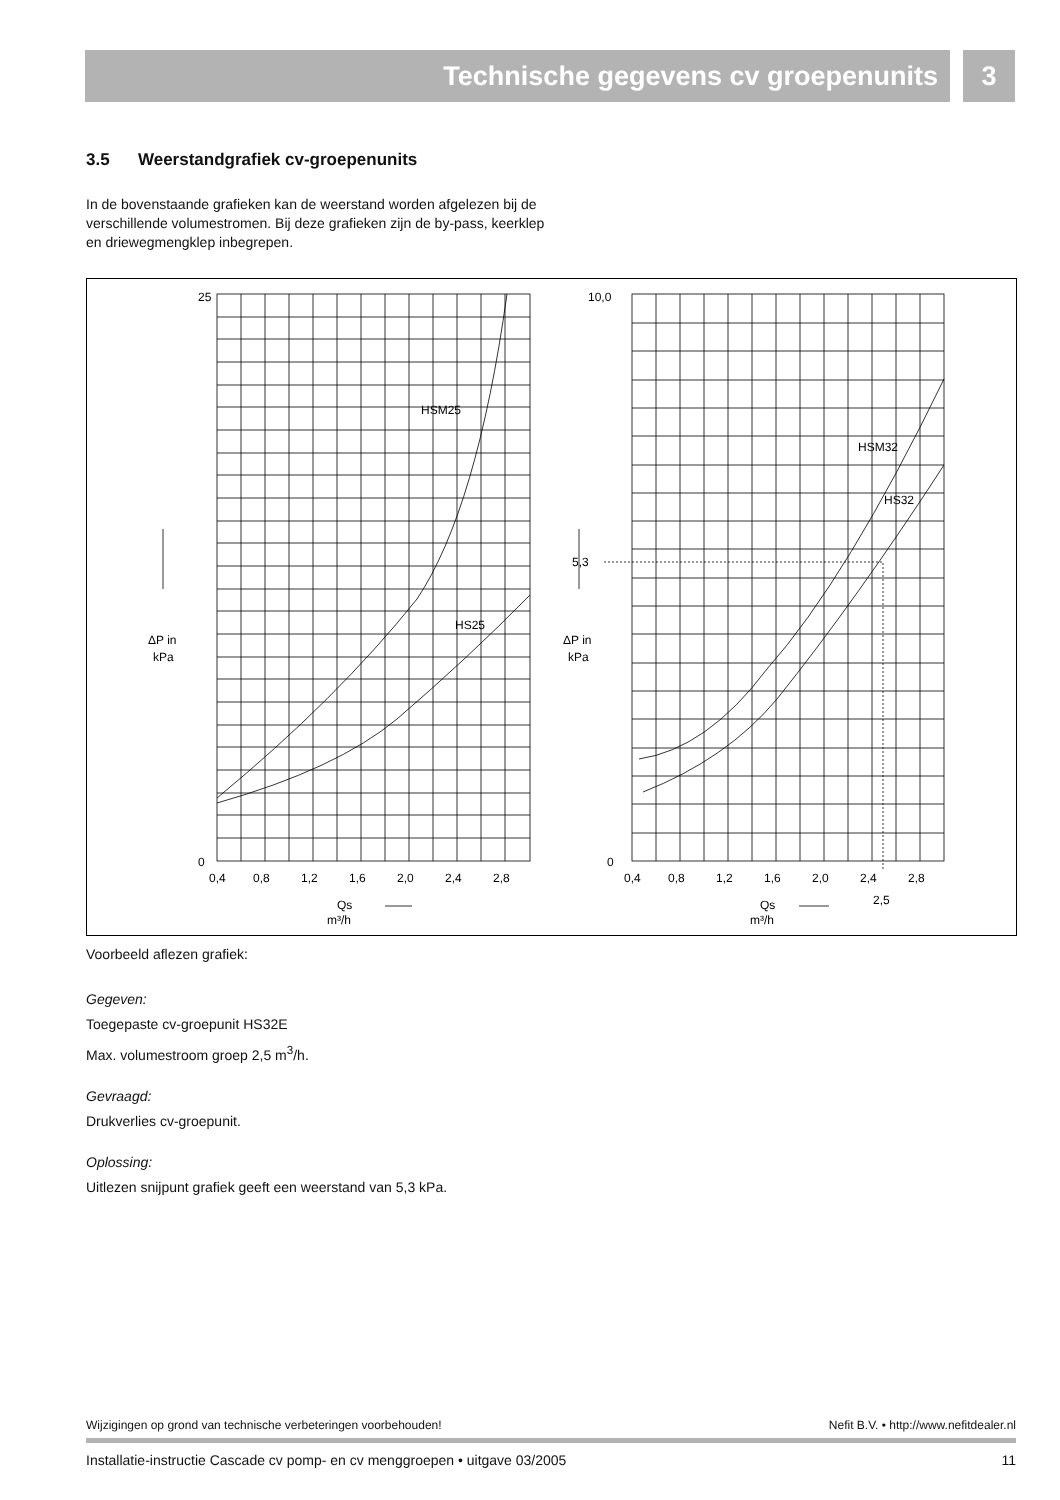Technische gegevens cv groepenunits 3
3.5 Weerstandgrafiek cv-groepenunits
In de bovenstaande grafieken kan de weerstand worden afgelezen bij de verschillende volumestromen. Bij deze grafieken zijn de by-pass, keerklep en driewegmengklep inbegrepen.
25
0
10,0
0
0,4
0,8
1,2
1,6
2,0
2,4
2,8
0,4
0,8
1,2
1,6
2,0
2,4
2,8
2,5
5,3
HSM25
HS25
HSM32
HS32
ΔP in
kPa
ΔP in
kPa
Qs
m³/h
Qs
m³/h
Voorbeeld aflezen grafiek:
Gegeven:
Toegepaste cv-groepunit HS32E
Max. volumestroom groep 2,5 m<sup>3</sup>/h.
Gevraagd:
Drukverlies cv-groepunit.
Oplossing:
Uitlezen snijpunt grafiek geeft een weerstand van 5,3 kPa.
Wijzigingen op grond van technische verbeteringen voorbehouden! Nefit B.V. • http://www.nefitdealer.nl
Installatie-instructie Cascade cv pomp- en cv menggroepen • uitgave 03/2005 11